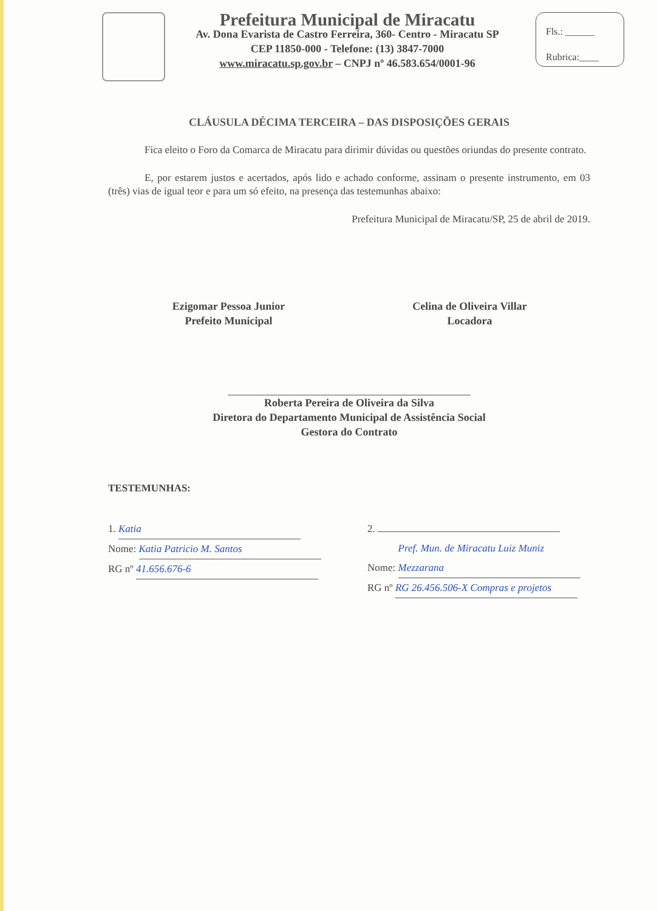Prefeitura Municipal de Miracatu
Av. Dona Evarista de Castro Ferreira, 360- Centro - Miracatu SP
CEP 11850-000 - Telefone: (13) 3847-7000
www.miracatu.sp.gov.br – CNPJ nº 46.583.654/0001-96
Fls.: ______
Rubrica:____
CLÁUSULA DÉCIMA TERCEIRA – DAS DISPOSIÇÕES GERAIS
Fica eleito o Foro da Comarca de Miracatu para dirimir dúvidas ou questões oriundas do presente contrato.
E, por estarem justos e acertados, após lido e achado conforme, assinam o presente instrumento, em 03 (três) vias de igual teor e para um só efeito, na presença das testemunhas abaixo:
Prefeitura Municipal de Miracatu/SP, 25 de abril de 2019.
Ezigomar Pessoa Junior
Prefeito Municipal
Celina de Oliveira Villar
Locadora
Roberta Pereira de Oliveira da Silva
Diretora do Departamento Municipal de Assistência Social
Gestora do Contrato
TESTEMUNHAS:
1. Katia
Nome: Katia Patricio M. Santos
RG nº 41.656.676-6
2.
Nome: Pref. Mun. de Miracatu Luiz Muniz Mezzarana
RG nº RG 26.456.506-X Compras e projetos